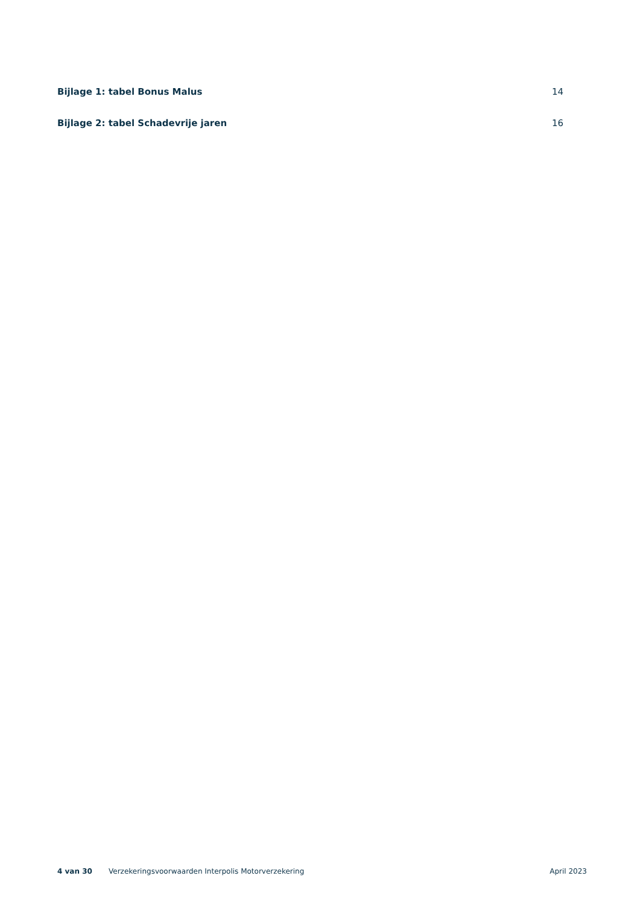Bijlage 1: tabel Bonus Malus 14
Bijlage 2: tabel Schadevrije jaren 16
4 van 30 Verzekeringsvoorwaarden Interpolis Motorverzekering April 2023